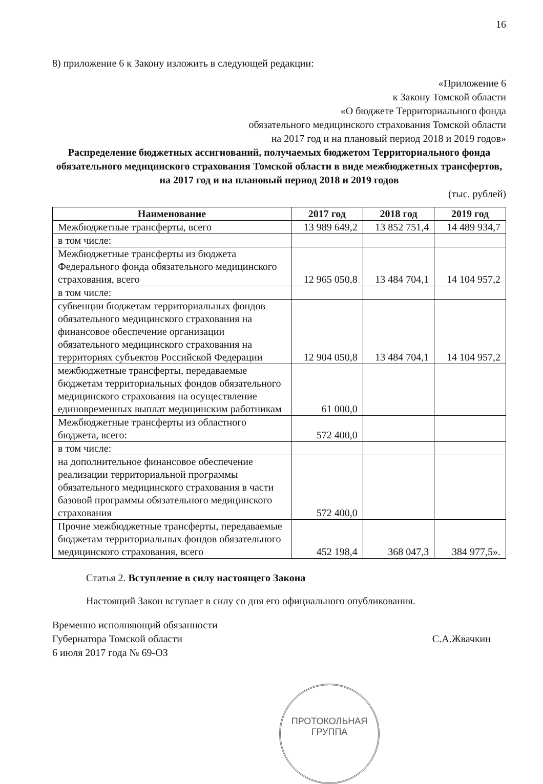16
8) приложение 6 к Закону изложить в следующей редакции:
«Приложение 6
к Закону Томской области
«О бюджете Территориального фонда
обязательного медицинского страхования Томской области
на 2017 год и на плановый период 2018 и 2019 годов»
Распределение бюджетных ассигнований, получаемых бюджетом Территориального фонда обязательного медицинского страхования Томской области в виде межбюджетных трансфертов, на 2017 год и на плановый период 2018 и 2019 годов
(тыс. рублей)
| Наименование | 2017 год | 2018 год | 2019 год |
| --- | --- | --- | --- |
| Межбюджетные трансферты, всего | 13 989 649,2 | 13 852 751,4 | 14 489 934,7 |
| в том числе: | | | |
| Межбюджетные трансферты из бюджета Федерального фонда обязательного медицинского страхования, всего | 12 965 050,8 | 13 484 704,1 | 14 104 957,2 |
| в том числе: | | | |
| субвенции бюджетам территориальных фондов обязательного медицинского страхования на финансовое обеспечение организации обязательного медицинского страхования на территориях субъектов Российской Федерации | 12 904 050,8 | 13 484 704,1 | 14 104 957,2 |
| межбюджетные трансферты, передаваемые бюджетам территориальных фондов обязательного медицинского страхования на осуществление единовременных выплат медицинским работникам | 61 000,0 | | |
| Межбюджетные трансферты из областного бюджета, всего: | 572 400,0 | | |
| в том числе: | | | |
| на дополнительное финансовое обеспечение реализации территориальной программы обязательного медицинского страхования в части базовой программы обязательного медицинского страхования | 572 400,0 | | |
| Прочие межбюджетные трансферты, передаваемые бюджетам территориальных фондов обязательного медицинского страхования, всего | 452 198,4 | 368 047,3 | 384 977,5». |
Статья 2. Вступление в силу настоящего Закона
Настоящий Закон вступает в силу со дня его официального опубликования.
Временно исполняющий обязанности
Губернатора Томской области
6 июля 2017 года № 69-ОЗ
С.А.Жвачкин
ПРОТОКОЛЬНАЯ
ГРУППА